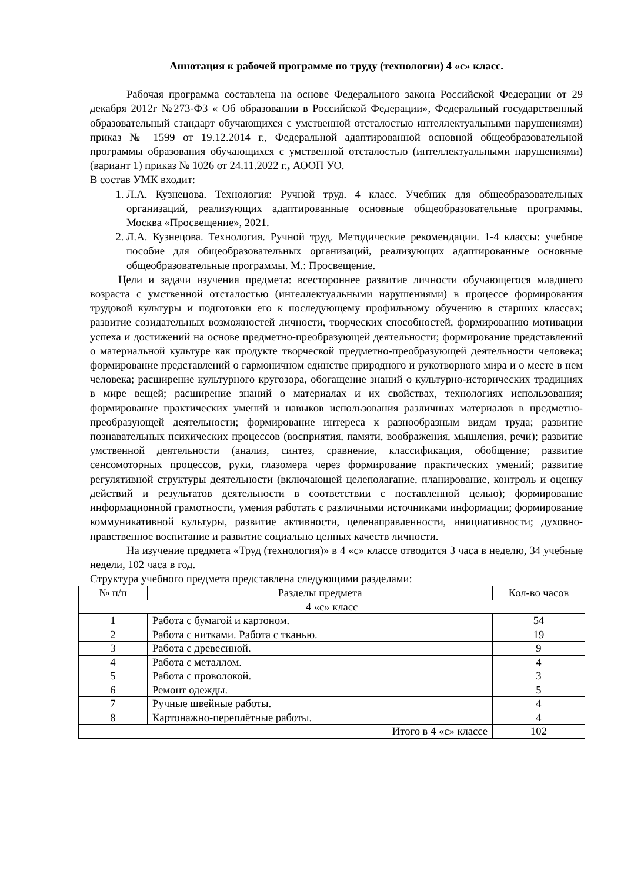Аннотация к рабочей программе по труду (технологии) 4 «с» класс.
Рабочая программа составлена на основе Федерального закона Российской Федерации от 29 декабря 2012г №273-ФЗ « Об образовании в Российской Федерации», Федеральный государственный образовательный стандарт обучающихся с умственной отсталостью интеллектуальными нарушениями) приказ № 1599 от 19.12.2014 г., Федеральной адаптированной основной общеобразовательной программы образования обучающихся с умственной отсталостью (интеллектуальными нарушениями) (вариант 1) приказ № 1026 от 24.11.2022 г., АООП УО.
В состав УМК входит:
1. Л.А. Кузнецова. Технология: Ручной труд. 4 класс. Учебник для общеобразовательных организаций, реализующих адаптированные основные общеобразовательные программы. Москва «Просвещение», 2021.
2. Л.А. Кузнецова. Технология. Ручной труд. Методические рекомендации. 1-4 классы: учебное пособие для общеобразовательных организаций, реализующих адаптированные основные общеобразовательные программы. М.: Просвещение.
Цели и задачи изучения предмета: всестороннее развитие личности обучающегося младшего возраста с умственной отсталостью (интеллектуальными нарушениями) в процессе формирования трудовой культуры и подготовки его к последующему профильному обучению в старших классах; развитие созидательных возможностей личности, творческих способностей, формированию мотивации успеха и достижений на основе предметно-преобразующей деятельности; формирование представлений о материальной культуре как продукте творческой предметно-преобразующей деятельности человека; формирование представлений о гармоничном единстве природного и рукотворного мира и о месте в нем человека; расширение культурного кругозора, обогащение знаний о культурно-исторических традициях в мире вещей; расширение знаний о материалах и их свойствах, технологиях использования; формирование практических умений и навыков использования различных материалов в предметно-преобразующей деятельности; формирование интереса к разнообразным видам труда; развитие познавательных психических процессов (восприятия, памяти, воображения, мышления, речи); развитие умственной деятельности (анализ, синтез, сравнение, классификация, обобщение; развитие сенсомоторных процессов, руки, глазомера через формирование практических умений; развитие регулятивной структуры деятельности (включающей целеполагание, планирование, контроль и оценку действий и результатов деятельности в соответствии с поставленной целью); формирование информационной грамотности, умения работать с различными источниками информации; формирование коммуникативной культуры, развитие активности, целенаправленности, инициативности; духовно-нравственное воспитание и развитие социально ценных качеств личности.
На изучение предмета «Труд (технология)» в 4 «с» классе отводится 3 часа в неделю, 34 учебные недели, 102 часа в год.
Структура учебного предмета представлена следующими разделами:
| № п/п | Разделы предмета | Кол-во часов |
| --- | --- | --- |
| 4 «с» класс | | |
| 1 | Работа с бумагой и картоном. | 54 |
| 2 | Работа с нитками. Работа с тканью. | 19 |
| 3 | Работа с древесиной. | 9 |
| 4 | Работа с металлом. | 4 |
| 5 | Работа с проволокой. | 3 |
| 6 | Ремонт одежды. | 5 |
| 7 | Ручные швейные работы. | 4 |
| 8 | Картонажно-переплётные работы. | 4 |
| Итого в 4 «с» классе | | 102 |